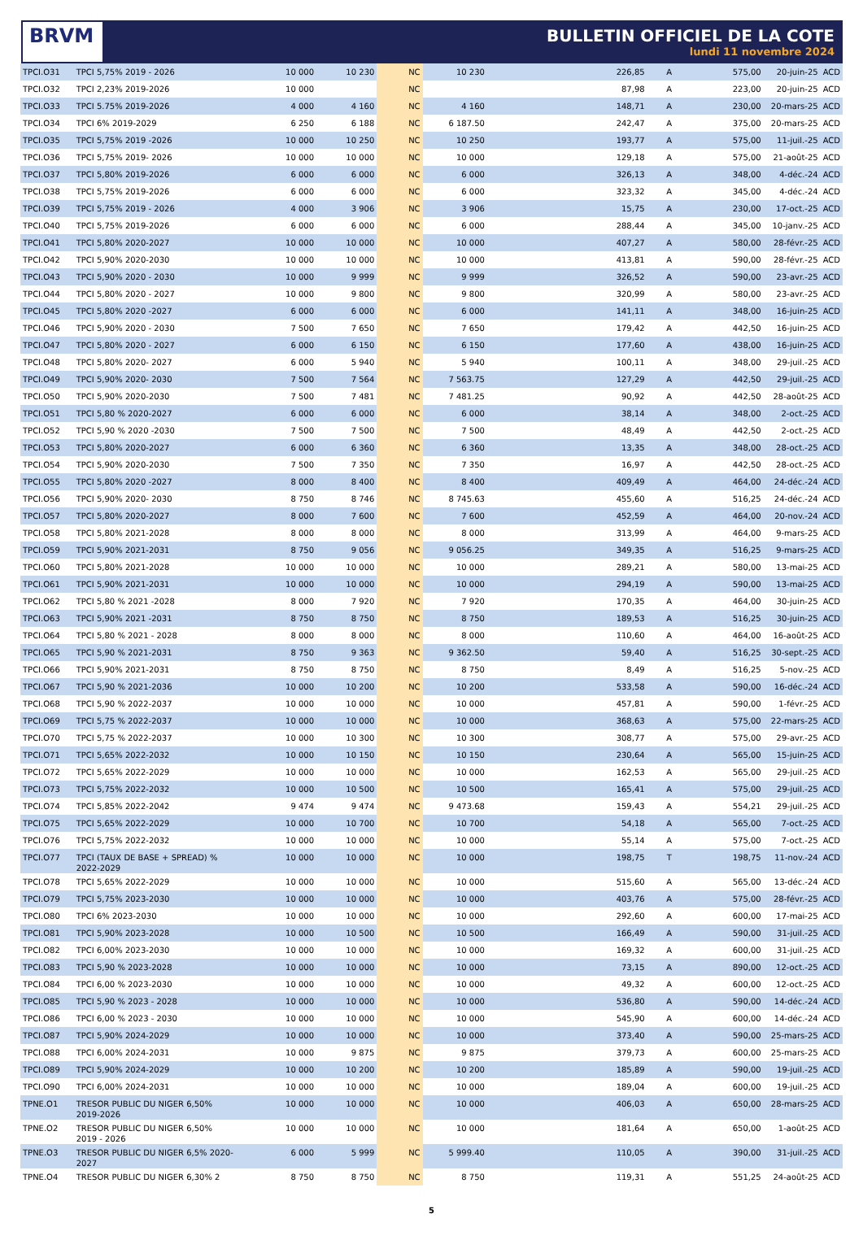BRVM
BULLETIN OFFICIEL DE LA COTE
lundi 11 novembre 2024
| TPCI.O31 | TPCI 5,75% 2019 - 2026 | 10 000 | 10 230 | NC | 10 230 | 226,85 | A | 575,00 | 20-juin-25 | ACD |
| TPCI.O32 | TPCI 2,23% 2019-2026 | 10 000 | | NC | | 87,98 | A | 223,00 | 20-juin-25 | ACD |
| TPCI.O33 | TPCI 5.75% 2019-2026 | 4 000 | 4 160 | NC | 4 160 | 148,71 | A | 230,00 | 20-mars-25 | ACD |
| TPCI.O34 | TPCI 6% 2019-2029 | 6 250 | 6 188 | NC | 6 187.50 | 242,47 | A | 375,00 | 20-mars-25 | ACD |
| TPCI.O35 | TPCI 5,75% 2019 -2026 | 10 000 | 10 250 | NC | 10 250 | 193,77 | A | 575,00 | 11-juil.-25 | ACD |
| TPCI.O36 | TPCI 5,75% 2019- 2026 | 10 000 | 10 000 | NC | 10 000 | 129,18 | A | 575,00 | 21-août-25 | ACD |
| TPCI.O37 | TPCI 5,80% 2019-2026 | 6 000 | 6 000 | NC | 6 000 | 326,13 | A | 348,00 | 4-déc.-24 | ACD |
| TPCI.O38 | TPCI 5,75% 2019-2026 | 6 000 | 6 000 | NC | 6 000 | 323,32 | A | 345,00 | 4-déc.-24 | ACD |
| TPCI.O39 | TPCI 5,75% 2019 - 2026 | 4 000 | 3 906 | NC | 3 906 | 15,75 | A | 230,00 | 17-oct.-25 | ACD |
| TPCI.O40 | TPCI 5,75% 2019-2026 | 6 000 | 6 000 | NC | 6 000 | 288,44 | A | 345,00 | 10-janv.-25 | ACD |
| TPCI.O41 | TPCI 5,80% 2020-2027 | 10 000 | 10 000 | NC | 10 000 | 407,27 | A | 580,00 | 28-févr.-25 | ACD |
| TPCI.O42 | TPCI 5,90% 2020-2030 | 10 000 | 10 000 | NC | 10 000 | 413,81 | A | 590,00 | 28-févr.-25 | ACD |
| TPCI.O43 | TPCI 5,90% 2020 - 2030 | 10 000 | 9 999 | NC | 9 999 | 326,52 | A | 590,00 | 23-avr.-25 | ACD |
| TPCI.O44 | TPCI 5,80% 2020 - 2027 | 10 000 | 9 800 | NC | 9 800 | 320,99 | A | 580,00 | 23-avr.-25 | ACD |
| TPCI.O45 | TPCI 5,80% 2020 -2027 | 6 000 | 6 000 | NC | 6 000 | 141,11 | A | 348,00 | 16-juin-25 | ACD |
| TPCI.O46 | TPCI 5,90% 2020 - 2030 | 7 500 | 7 650 | NC | 7 650 | 179,42 | A | 442,50 | 16-juin-25 | ACD |
| TPCI.O47 | TPCI 5,80% 2020 - 2027 | 6 000 | 6 150 | NC | 6 150 | 177,60 | A | 438,00 | 16-juin-25 | ACD |
| TPCI.O48 | TPCI 5,80% 2020- 2027 | 6 000 | 5 940 | NC | 5 940 | 100,11 | A | 348,00 | 29-juil.-25 | ACD |
| TPCI.O49 | TPCI 5,90% 2020- 2030 | 7 500 | 7 564 | NC | 7 563.75 | 127,29 | A | 442,50 | 29-juil.-25 | ACD |
| TPCI.O50 | TPCI 5,90% 2020-2030 | 7 500 | 7 481 | NC | 7 481.25 | 90,92 | A | 442,50 | 28-août-25 | ACD |
| TPCI.O51 | TPCI 5,80 % 2020-2027 | 6 000 | 6 000 | NC | 6 000 | 38,14 | A | 348,00 | 2-oct.-25 | ACD |
| TPCI.O52 | TPCI 5,90 % 2020 -2030 | 7 500 | 7 500 | NC | 7 500 | 48,49 | A | 442,50 | 2-oct.-25 | ACD |
| TPCI.O53 | TPCI 5,80% 2020-2027 | 6 000 | 6 360 | NC | 6 360 | 13,35 | A | 348,00 | 28-oct.-25 | ACD |
| TPCI.O54 | TPCI 5,90% 2020-2030 | 7 500 | 7 350 | NC | 7 350 | 16,97 | A | 442,50 | 28-oct.-25 | ACD |
| TPCI.O55 | TPCI 5,80% 2020 -2027 | 8 000 | 8 400 | NC | 8 400 | 409,49 | A | 464,00 | 24-déc.-24 | ACD |
| TPCI.O56 | TPCI 5,90% 2020- 2030 | 8 750 | 8 746 | NC | 8 745.63 | 455,60 | A | 516,25 | 24-déc.-24 | ACD |
| TPCI.O57 | TPCI 5,80% 2020-2027 | 8 000 | 7 600 | NC | 7 600 | 452,59 | A | 464,00 | 20-nov.-24 | ACD |
| TPCI.O58 | TPCI 5,80% 2021-2028 | 8 000 | 8 000 | NC | 8 000 | 313,99 | A | 464,00 | 9-mars-25 | ACD |
| TPCI.O59 | TPCI 5,90% 2021-2031 | 8 750 | 9 056 | NC | 9 056.25 | 349,35 | A | 516,25 | 9-mars-25 | ACD |
| TPCI.O60 | TPCI 5,80% 2021-2028 | 10 000 | 10 000 | NC | 10 000 | 289,21 | A | 580,00 | 13-mai-25 | ACD |
| TPCI.O61 | TPCI 5,90% 2021-2031 | 10 000 | 10 000 | NC | 10 000 | 294,19 | A | 590,00 | 13-mai-25 | ACD |
| TPCI.O62 | TPCI 5,80 % 2021 -2028 | 8 000 | 7 920 | NC | 7 920 | 170,35 | A | 464,00 | 30-juin-25 | ACD |
| TPCI.O63 | TPCI 5,90% 2021 -2031 | 8 750 | 8 750 | NC | 8 750 | 189,53 | A | 516,25 | 30-juin-25 | ACD |
| TPCI.O64 | TPCI 5,80 % 2021 - 2028 | 8 000 | 8 000 | NC | 8 000 | 110,60 | A | 464,00 | 16-août-25 | ACD |
| TPCI.O65 | TPCI 5,90 % 2021-2031 | 8 750 | 9 363 | NC | 9 362.50 | 59,40 | A | 516,25 | 30-sept.-25 | ACD |
| TPCI.O66 | TPCI 5,90% 2021-2031 | 8 750 | 8 750 | NC | 8 750 | 8,49 | A | 516,25 | 5-nov.-25 | ACD |
| TPCI.O67 | TPCI 5,90 % 2021-2036 | 10 000 | 10 200 | NC | 10 200 | 533,58 | A | 590,00 | 16-déc.-24 | ACD |
| TPCI.O68 | TPCI 5,90 % 2022-2037 | 10 000 | 10 000 | NC | 10 000 | 457,81 | A | 590,00 | 1-févr.-25 | ACD |
| TPCI.O69 | TPCI 5,75 % 2022-2037 | 10 000 | 10 000 | NC | 10 000 | 368,63 | A | 575,00 | 22-mars-25 | ACD |
| TPCI.O70 | TPCI 5,75 % 2022-2037 | 10 000 | 10 300 | NC | 10 300 | 308,77 | A | 575,00 | 29-avr.-25 | ACD |
| TPCI.O71 | TPCI 5,65% 2022-2032 | 10 000 | 10 150 | NC | 10 150 | 230,64 | A | 565,00 | 15-juin-25 | ACD |
| TPCI.O72 | TPCI 5,65% 2022-2029 | 10 000 | 10 000 | NC | 10 000 | 162,53 | A | 565,00 | 29-juil.-25 | ACD |
| TPCI.O73 | TPCI 5,75% 2022-2032 | 10 000 | 10 500 | NC | 10 500 | 165,41 | A | 575,00 | 29-juil.-25 | ACD |
| TPCI.O74 | TPCI 5,85% 2022-2042 | 9 474 | 9 474 | NC | 9 473.68 | 159,43 | A | 554,21 | 29-juil.-25 | ACD |
| TPCI.O75 | TPCI 5,65% 2022-2029 | 10 000 | 10 700 | NC | 10 700 | 54,18 | A | 565,00 | 7-oct.-25 | ACD |
| TPCI.O76 | TPCI 5,75% 2022-2032 | 10 000 | 10 000 | NC | 10 000 | 55,14 | A | 575,00 | 7-oct.-25 | ACD |
| TPCI.O77 | TPCI (TAUX DE BASE + SPREAD) % 2022-2029 | 10 000 | 10 000 | NC | 10 000 | 198,75 | T | 198,75 | 11-nov.-24 | ACD |
| TPCI.O78 | TPCI 5,65% 2022-2029 | 10 000 | 10 000 | NC | 10 000 | 515,60 | A | 565,00 | 13-déc.-24 | ACD |
| TPCI.O79 | TPCI 5,75% 2023-2030 | 10 000 | 10 000 | NC | 10 000 | 403,76 | A | 575,00 | 28-févr.-25 | ACD |
| TPCI.O80 | TPCI 6% 2023-2030 | 10 000 | 10 000 | NC | 10 000 | 292,60 | A | 600,00 | 17-mai-25 | ACD |
| TPCI.O81 | TPCI 5,90% 2023-2028 | 10 000 | 10 500 | NC | 10 500 | 166,49 | A | 590,00 | 31-juil.-25 | ACD |
| TPCI.O82 | TPCI 6,00% 2023-2030 | 10 000 | 10 000 | NC | 10 000 | 169,32 | A | 600,00 | 31-juil.-25 | ACD |
| TPCI.O83 | TPCI 5,90 % 2023-2028 | 10 000 | 10 000 | NC | 10 000 | 73,15 | A | 890,00 | 12-oct.-25 | ACD |
| TPCI.O84 | TPCI 6,00 % 2023-2030 | 10 000 | 10 000 | NC | 10 000 | 49,32 | A | 600,00 | 12-oct.-25 | ACD |
| TPCI.O85 | TPCI 5,90 % 2023 - 2028 | 10 000 | 10 000 | NC | 10 000 | 536,80 | A | 590,00 | 14-déc.-24 | ACD |
| TPCI.O86 | TPCI 6,00 % 2023 - 2030 | 10 000 | 10 000 | NC | 10 000 | 545,90 | A | 600,00 | 14-déc.-24 | ACD |
| TPCI.O87 | TPCI 5,90% 2024-2029 | 10 000 | 10 000 | NC | 10 000 | 373,40 | A | 590,00 | 25-mars-25 | ACD |
| TPCI.O88 | TPCI 6,00% 2024-2031 | 10 000 | 9 875 | NC | 9 875 | 379,73 | A | 600,00 | 25-mars-25 | ACD |
| TPCI.O89 | TPCI 5,90% 2024-2029 | 10 000 | 10 200 | NC | 10 200 | 185,89 | A | 590,00 | 19-juil.-25 | ACD |
| TPCI.O90 | TPCI 6,00% 2024-2031 | 10 000 | 10 000 | NC | 10 000 | 189,04 | A | 600,00 | 19-juil.-25 | ACD |
| TPNE.O1 | TRESOR PUBLIC DU NIGER 6,50% 2019-2026 | 10 000 | 10 000 | NC | 10 000 | 406,03 | A | 650,00 | 28-mars-25 | ACD |
| TPNE.O2 | TRESOR PUBLIC DU NIGER 6,50% 2019 - 2026 | 10 000 | 10 000 | NC | 10 000 | 181,64 | A | 650,00 | 1-août-25 | ACD |
| TPNE.O3 | TRESOR PUBLIC DU NIGER 6,5% 2020-2027 | 6 000 | 5 999 | NC | 5 999.40 | 110,05 | A | 390,00 | 31-juil.-25 | ACD |
| TPNE.O4 | TRESOR PUBLIC DU NIGER 6,30% 2 | 8 750 | 8 750 | NC | 8 750 | 119,31 | A | 551,25 | 24-août-25 | ACD |
5